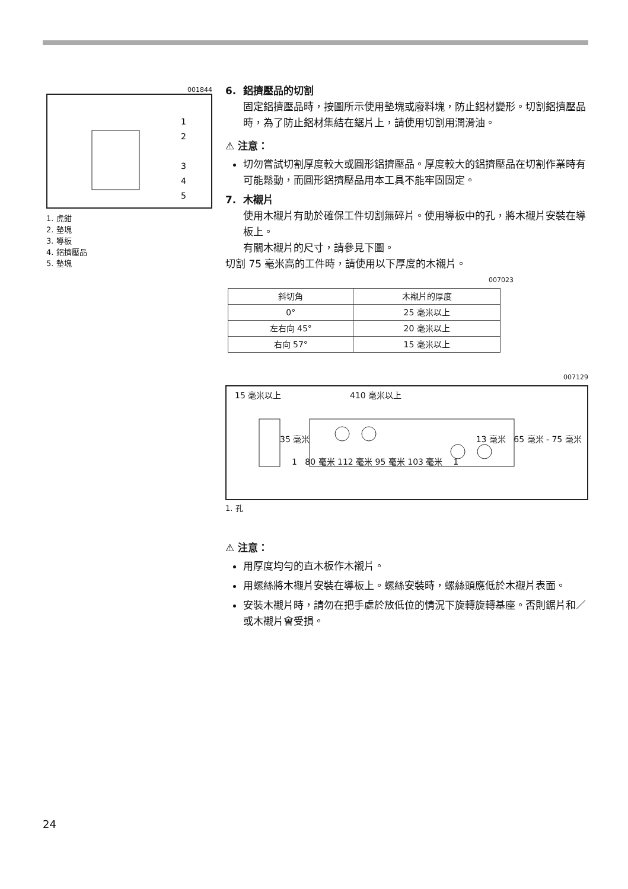001844
1
2
3
4
5
1. 虎鉗
2. 墊塊
3. 導板
4. 鋁擠壓品
5. 墊塊
6. 鋁擠壓品的切割
固定鋁擠壓品時，按圖所示使用墊塊或廢料塊，防止鋁材變形。切割鋁擠壓品時，為了防止鋁材集結在鋸片上，請使用切割用潤滑油。
⚠ 注意：
切勿嘗試切割厚度較大或圓形鋁擠壓品。厚度較大的鋁擠壓品在切割作業時有可能鬆動，而圓形鋁擠壓品用本工具不能牢固固定。
7. 木襯片
使用木襯片有助於確保工件切割無碎片。使用導板中的孔，將木襯片安裝在導板上。
有關木襯片的尺寸，請參見下圖。
切割 75 毫米高的工件時，請使用以下厚度的木襯片。
007023
| 斜切角 | 木襯片的厚度 |
| --- | --- |
| 0° | 25 毫米以上 |
| 左右向 45° | 20 毫米以上 |
| 右向 57° | 15 毫米以上 |
007129
15 毫米以上 410 毫米以上
35 毫米 13 毫米 65 毫米 - 75 毫米
1 80 毫米 112 毫米 95 毫米 103 毫米 1
1. 孔
⚠ 注意：
用厚度均勻的直木板作木襯片。
用螺絲將木襯片安裝在導板上。螺絲安裝時，螺絲頭應低於木襯片表面。
安裝木襯片時，請勿在把手處於放低位的情況下旋轉旋轉基座。否則鋸片和／或木襯片會受損。
24